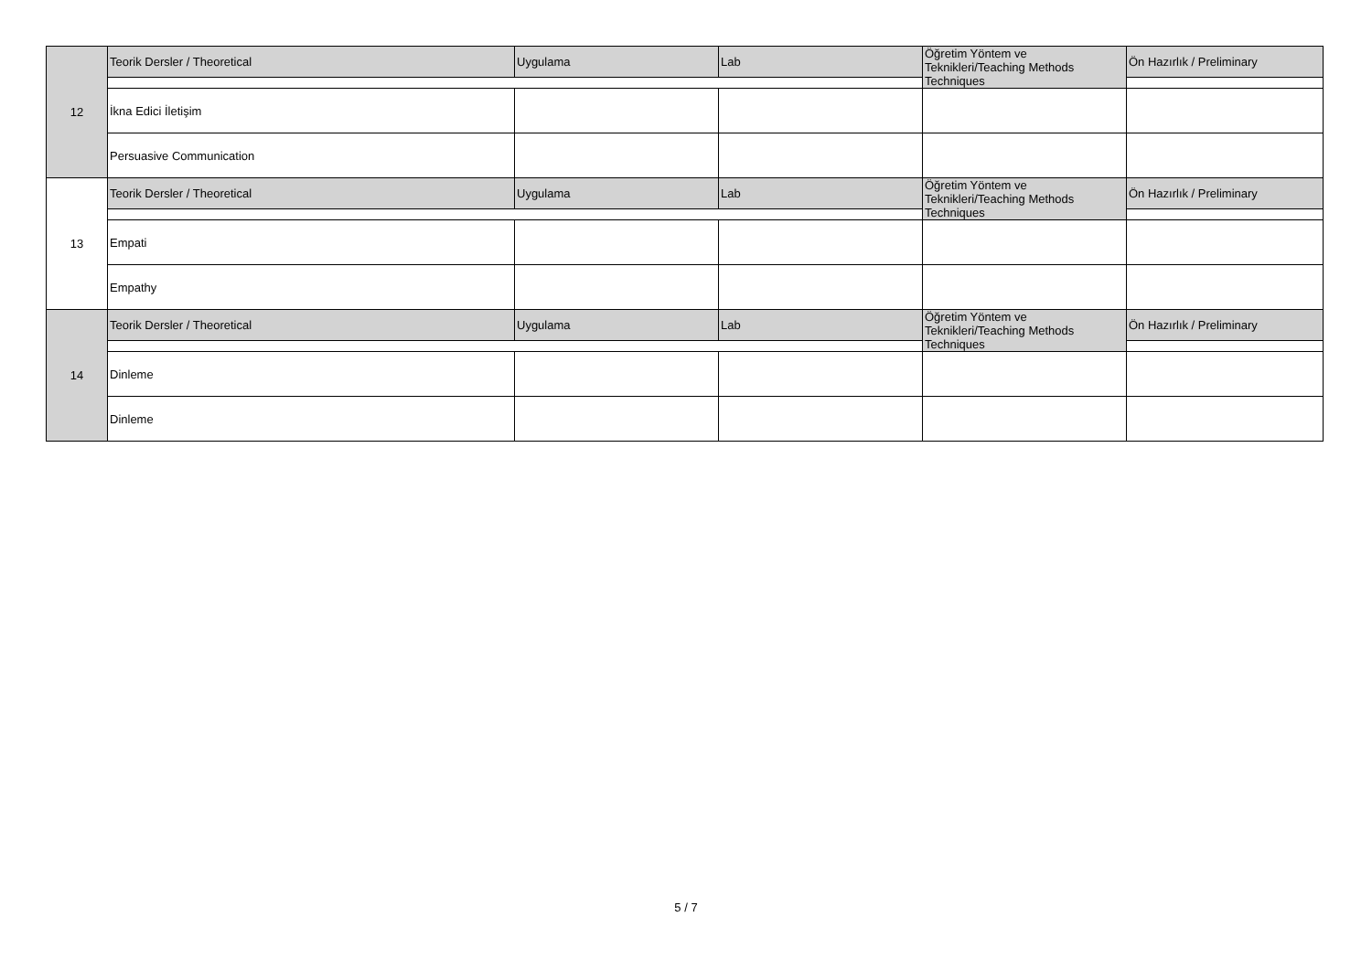| 12 | Teorik Dersler / Theoretical | Uygulama | Lab | Öğretim Yöntem ve Teknikleri/Teaching Methods Techniques | Ön Hazırlık / Preliminary |
| | İkna Edici İletişim | | | | |
| | Persuasive Communication | | | | |
| 13 | Teorik Dersler / Theoretical | Uygulama | Lab | Öğretim Yöntem ve Teknikleri/Teaching Methods Techniques | Ön Hazırlık / Preliminary |
| | Empati | | | | |
| | Empathy | | | | |
| 14 | Teorik Dersler / Theoretical | Uygulama | Lab | Öğretim Yöntem ve Teknikleri/Teaching Methods Techniques | Ön Hazırlık / Preliminary |
| | Dinleme | | | | |
| | Dinleme | | | | |
5 / 7